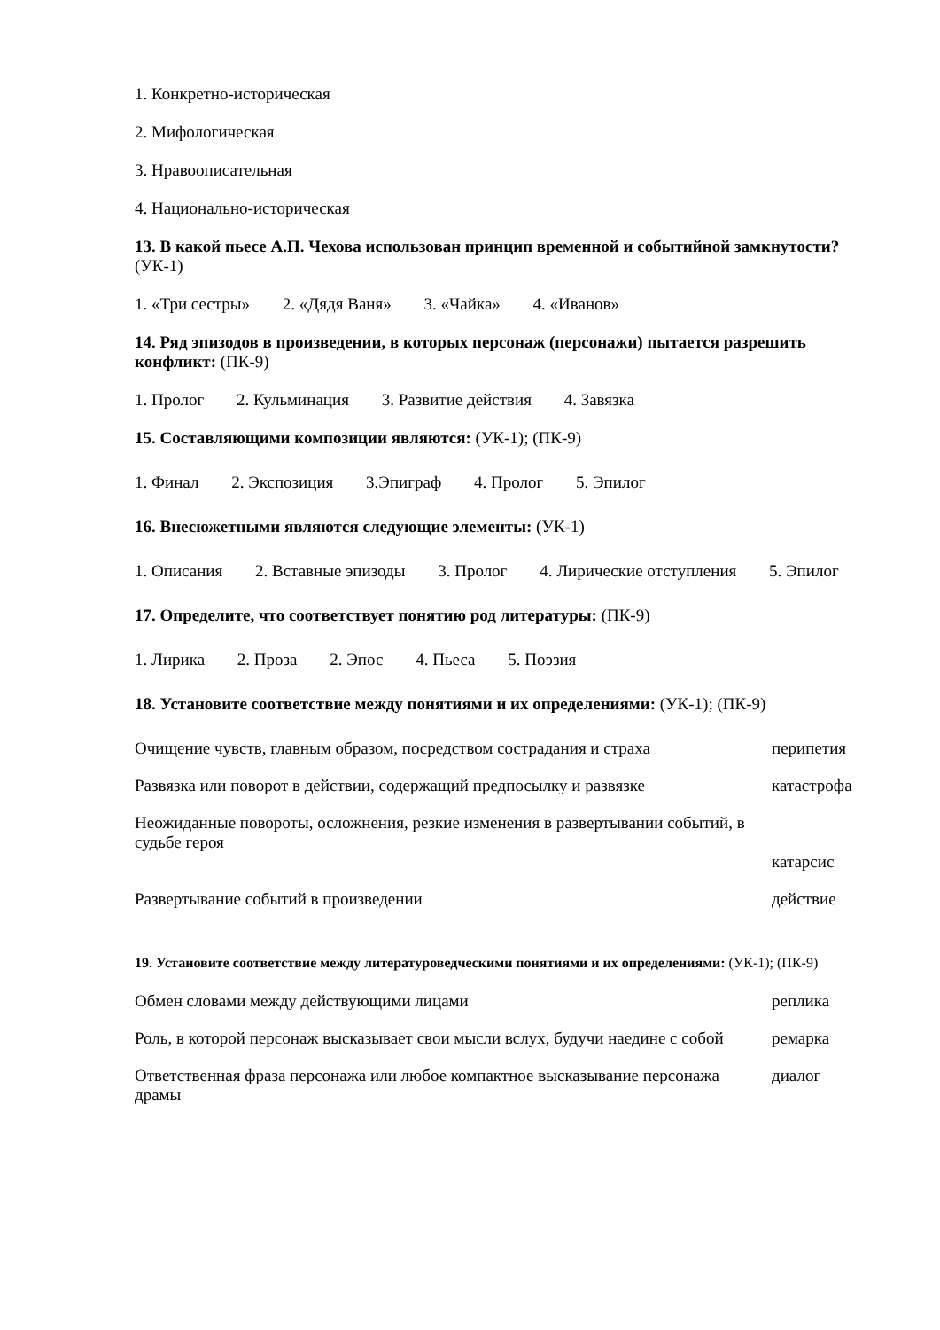1. Конкретно-историческая
2. Мифологическая
3. Нравоописательная
4. Национально-историческая
13. В какой пьесе А.П. Чехова использован принцип временной и событийной замкнутости? (УК-1)
1. «Три сестры» 2. «Дядя Ваня» 3. «Чайка» 4. «Иванов»
14. Ряд эпизодов в произведении, в которых персонаж (персонажи) пытается разрешить конфликт: (ПК-9)
1. Пролог 2. Кульминация 3. Развитие действия 4. Завязка
15. Составляющими композиции являются: (УК-1); (ПК-9)
1. Финал 2. Экспозиция 3.Эпиграф 4. Пролог 5. Эпилог
16. Внесюжетными являются следующие элементы: (УК-1)
1. Описания 2. Вставные эпизоды 3. Пролог 4. Лирические отступления 5. Эпилог
17. Определите, что соответствует понятию род литературы: (ПК-9)
1. Лирика 2. Проза 2. Эпос 4. Пьеса 5. Поэзия
18. Установите соответствие между понятиями и их определениями: (УК-1); (ПК-9)
| Очищение чувств, главным образом, посредством сострадания и страха | перипетия |
| Развязка или поворот в действии, содержащий предпосылку и развязке | катастрофа |
| Неожиданные повороты, осложнения, резкие изменения в развертывании событий, в судьбе героя | катарсис |
| Развертывание событий в произведении | действие |
19. Установите соответствие между литературоведческими понятиями и их определениями: (УК-1); (ПК-9)
| Обмен словами между действующими лицами | реплика |
| Роль, в которой персонаж высказывает свои мысли вслух, будучи наедине с собой | ремарка |
| Ответственная фраза персонажа или любое компактное высказывание персонажа драмы | диалог |